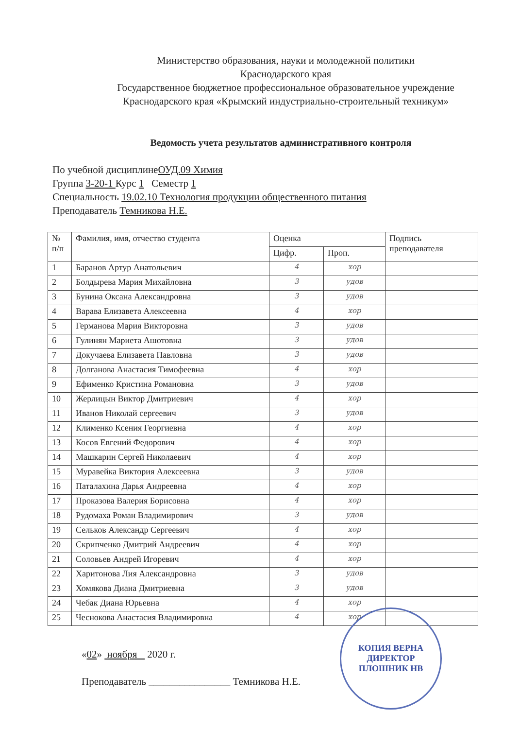Министерство образования, науки и молодежной политики
Краснодарского края
Государственное бюджетное профессиональное образовательное учреждение
Краснодарского края «Крымский индустриально-строительный техникум»
Ведомость учета результатов административного контроля
По учебной дисциплинеОУД.09 Химия
Группа 3-20-1 Курс 1 Семестр 1
Специальность 19.02.10 Технология продукции общественного питания
Преподаватель Темникова Н.Е.
| № п/п | Фамилия, имя, отчество студента | Оценка | | Подпись преподавателя |
| --- | --- | --- | --- | --- |
| | | Цифр. | Проп. | |
| 1 | Баранов Артур Анатольевич | 4 | хор | |
| 2 | Болдырева Мария Михайловна | 3 | удов | |
| 3 | Бунина Оксана Александровна | 3 | удов | |
| 4 | Варава Елизавета Алексеевна | 4 | хор | |
| 5 | Германова Мария Викторовна | 3 | удов | |
| 6 | Гулинян Мариета Ашотовна | 3 | удов | |
| 7 | Докучаева Елизавета Павловна | 3 | удов | |
| 8 | Долганова Анастасия Тимофеевна | 4 | хор | |
| 9 | Ефименко Кристина Романовна | 3 | удов | |
| 10 | Жерлицын Виктор Дмитриевич | 4 | хор | |
| 11 | Иванов Николай сергеевич | 3 | удов | |
| 12 | Клименко Ксения Георгиевна | 4 | хор | |
| 13 | Косов Евгений Федорович | 4 | хор | |
| 14 | Машкарин Сергей Николаевич | 4 | хор | |
| 15 | Муравейка Виктория Алексеевна | 3 | удов | |
| 16 | Паталахина Дарья Андреевна | 4 | хор | |
| 17 | Проказова Валерия Борисовна | 4 | хор | |
| 18 | Рудомаха Роман Владимирович | 3 | удов | |
| 19 | Сельков Александр Сергеевич | 4 | хор | |
| 20 | Скрипченко Дмитрий Андреевич | 4 | хор | |
| 21 | Соловьев Андрей Игоревич | 4 | хор | |
| 22 | Харитонова Лия Александровна | 3 | удов | |
| 23 | Хомякова Диана Дмитриевна | 3 | удов | |
| 24 | Чебак Диана Юрьевна | 4 | хор | |
| 25 | Чеснокова Анастасия Владимировна | 4 | хор | |
«02» ноября 2020 г.
Преподаватель ________________ Темникова Н.Е.
КОПИЯ ВЕРНА
ДИРЕКТОР
ПЛОШНИК НВ